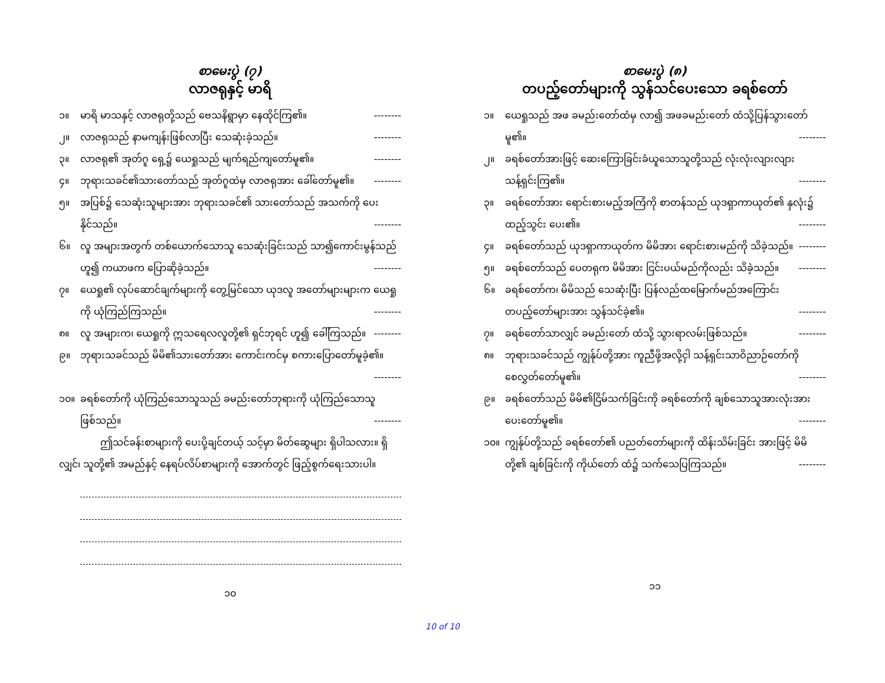စာမေးပွဲ (၇)
လာဇရုနှင့် မာရိ
၁။ မာရိ မာသနှင့် လာဇရုတို့သည် ဗေသနိရွာမှာ နေထိုင်ကြ၏။ --------
၂။ လာဇရုသည် နာမကျန်းဖြစ်လာပြီး သေဆုံးခဲ့သည်။ --------
၃။ လာဇရု၏ အုတ်ဂူ ရှေ့၌ ယေရှုသည် မျက်ရည်ကျတော်မူ၏။ --------
၄။ ဘုရားသခင်၏သားတော်သည် အုတ်ဂူထဲမှ လာဇရုအား ခေါ်တော်မူ၏။ --------
၅။ အပြစ်၌ သေဆုံးသူများအား ဘုရားသခင်၏ သားတော်သည် အသက်ကို ပေးနိုင်သည်။ --------
၆။ လူ အများအတွက် တစ်ယောက်သောသူ သေဆုံးခြင်းသည် သာ၍ကောင်းမွန်သည်ဟူ၍ ကယာဖက ပြောဆိုခဲ့သည်။ --------
၇။ ယေရှု၏ လုပ်ဆောင်ချက်များကို တွေ့မြင်သော ယုဒလူ အတော်များများက ယေရှုကို ယုံကြည်ကြသည်။ --------
၈။ လူ အများက၊ ယေရှုကို ဣသရေလလူတို့၏ ရှင်ဘုရင် ဟူ၍ ခေါ်ကြသည်။ --------
၉။ ဘုရားသခင်သည် မိမိ၏သားတော်အား ကောင်းကင်မှ စကားပြောတော်မူခဲ့၏။ --------
၁၀။ ခရစ်တော်ကို ယုံကြည်သောသူသည် ခမည်းတော်ဘုရားကို ယုံကြည်သောသူ ဖြစ်သည်။ --------
ဤသင်ခန်းစာများကို ပေးပို့ချင်တယ့် သင့်မှာ မိတ်ဆွေများ ရှိပါသလား။ ရှိလျှင်၊ သူတို့၏ အမည်နှင့် နေရပ်လိပ်စာများကို အောက်တွင် ဖြည့်စွက်ရေးသားပါ။
၁၀
စာမေးပွဲ (၈)
တပည့်တော်များကို သွန်သင်ပေးသော ခရစ်တော်
၁။ ယေရှုသည် အဖ ခမည်းတော်ထံမှ လာ၍ အဖခမည်းတော် ထံသို့ပြန်သွားတော်မူ၏။ --------
၂။ ခရစ်တော်အားဖြင့် ဆေးကြောခြင်းခံယူသောသူတို့သည် လုံးလုံးလျားလျား သန့်ရှင်းကြ၏။ --------
၃။ ခရစ်တော်အား ရောင်းစားမည့်အကြံကို စာတန်သည် ယုဒရှာကာယုတ်၏ နှလုံး၌ ထည့်သွင်း ပေး၏။ --------
၄။ ခရစ်တော်သည် ယုဒရှာကာယုတ်က မိမိအား ရောင်းစားမည်ကို သိခဲ့သည်။ --------
၅။ ခရစ်တော်သည် ပေတရုက မိမိအား ငြင်းပယ်မည်ကိုလည်း သိခဲ့သည်။ --------
၆။ ခရစ်တော်က၊ မိမိသည် သေဆုံးပြီး ပြန်လည်ထမြောက်မည်အကြောင်း တပည့်တော်များအား သွန်သင်ခဲ့၏။ --------
၇။ ခရစ်တော်သာလျှင် ခမည်းတော် ထံသို့ သွားရာလမ်းဖြစ်သည်။ --------
၈။ ဘုရားသခင်သည် ကျွန်ုပ်တို့အား ကူညီဖို့အလို့ငှါ သန့်ရှင်းသာဝိညာဉ်တော်ကို စေလွှတ်တော်မူ၏။ --------
၉။ ခရစ်တော်သည် မိမိ၏ငြိမ်သက်ခြင်းကို ခရစ်တော်ကို ချစ်သောသူအားလုံးအား ပေးတော်မူ၏။ --------
၁၀။ ကျွန်ုပ်တို့သည် ခရစ်တော်၏ ပညတ်တော်များကို ထိန်းသိမ်းခြင်း အားဖြင့် မိမိတို့၏ ချစ်ခြင်းကို ကိုယ်တော် ထံ၌ သက်သေပြကြသည်။ --------
၁၁
10 of 10